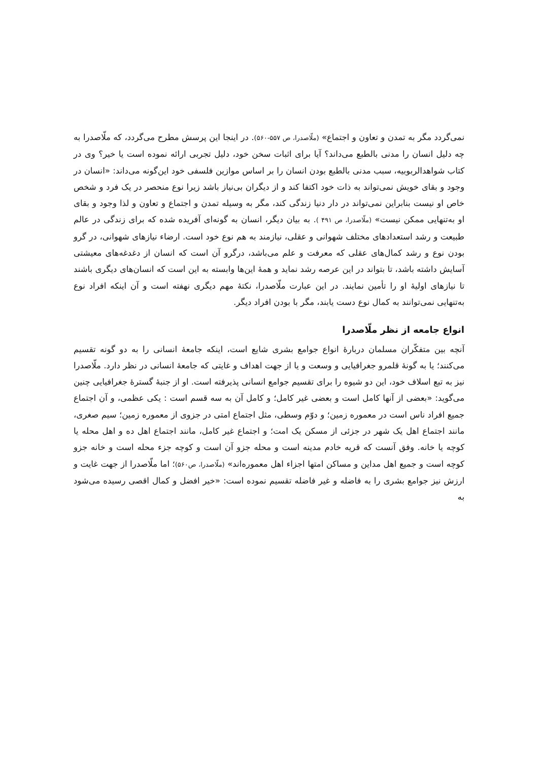نمی‌گردد مگر به تمدن و تعاون و اجتماع» (ملّاصدرا، ص ۵۵۷-۵۶۰). در اینجا این پرسش مطرح می‌گردد، که ملّاصدرا به چه دلیل انسان را مدنی بالطبع می‌داند؟ آیا برای اثبات سخن خود، دلیل تجربی ارائه نموده است یا خیر؟ وی در کتاب شواهدالربوبیه، سبب مدنی بالطبع بودن انسان را بر اساس موازین فلسفی خود این‌گونه می‌داند: «انسان در وجود و بقای خویش نمی‌تواند به ذات خود اکتفا کند و از دیگران بی‌نیاز باشد زیرا نوع منحصر در یک فرد و شخص خاص او نیست بنابراین نمی‌تواند در دار دنیا زندگی کند، مگر به وسیله تمدن و اجتماع و تعاون و لذا وجود و بقای او به‌تنهایی ممکن نیست» (ملّاصدرا، ص ۴۹۱ ). به بیان دیگر، انسان به گونه‌ای آفریده شده که برای زندگی در عالم طبیعت و رشد استعدادهای مختلف شهوانی و عقلی، نیازمند به هم نوع خود است. ارضاء نیازهای شهوانی، در گرو بودن نوع و رشد کمال‌های عقلی که معرفت و علم می‌باشد، درگرو آن است که انسان از دغدغه‌های معیشتی آسایش داشته باشد، تا بتواند در این عرصه رشد نماید و همهٔ این‌ها وابسته به این است که انسان‌های دیگری باشند تا نیازهای اولیهٔ او را تأمین نمایند. در این عبارت ملّاصدرا، نکتهٔ مهم دیگری نهفته است و آن اینکه افراد نوع به‌تنهایی نمی‌توانند به کمال نوع دست یابند، مگر با بودن افراد دیگر.
انواع جامعه از نظر ملّاصدرا
آنچه بین متفکّران مسلمان دربارهٔ انواع جوامع بشری شایع است، اینکه جامعهٔ انسانی را به دو گونه تقسیم می‌کنند؛ یا به گونهٔ قلمرو جغرافیایی و وسعت و یا از جهت اهداف و غایتی که جامعهٔ انسانی در نظر دارد. ملّاصدرا نیز به تبع اسلاف خود، این دو شیوه را برای تقسیم جوامع انسانی پذیرفته است. او از جنبهٔ گسترهٔ جغرافیایی چنین می‌گوید: «بعضی از آنها کامل است و بعضی غیر کامل؛ و کامل آن به سه قسم است : یکی عظمی، و آن اجتماع جمیع افراد ناس است در معموره زمین؛ و دوّم وسطی، مثل اجتماع امتی در جزوی از معموره زمین؛ سیم صغری، مانند اجتماع اهل یک شهر در جزئی از مسکن یک امت؛ و اجتماع غیر کامل، مانند اجتماع اهل ده و اهل محله یا کوچه یا خانه. وفق آنست که قریه خادم مدینه است و محله جزو آن است و کوچه جزء محله است و خانه جزو کوچه است و جمیع اهل مداین و مساکن امتها اجزاء اهل معموره‌اند» (ملّاصدرا، ص۵۶۰)؛ اما ملّاصدرا از جهت غایت و ارزش نیز جوامع بشری را به فاضله و غیر فاضله تقسیم نموده است: «خیر افضل و کمال اقصی رسیده می‌شود به